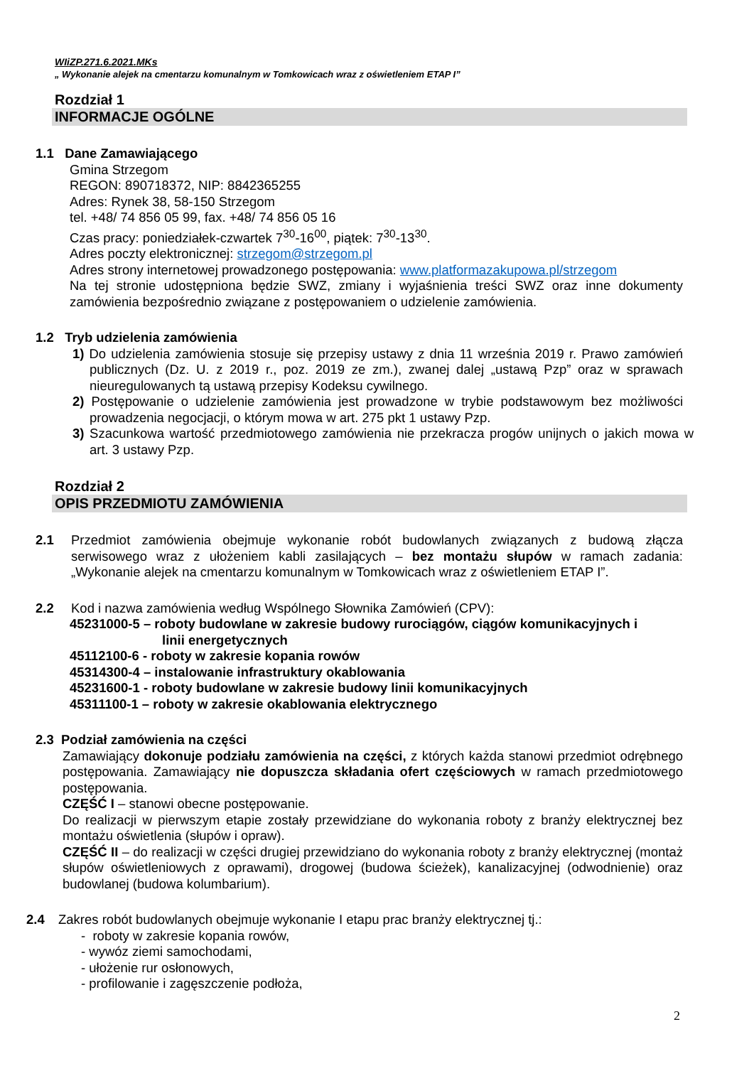WIiZP.271.6.2021.MKs
„ Wykonanie alejek na cmentarzu komunalnym w Tomkowicach wraz z oświetleniem ETAP I”
Rozdział 1
INFORMACJE OGÓLNE
1.1 Dane Zamawiającego
Gmina Strzegom
REGON: 890718372, NIP: 8842365255
Adres: Rynek 38, 58-150 Strzegom
tel. +48/ 74 856 05 99, fax. +48/ 74 856 05 16
Czas pracy: poniedziałek-czwartek 7<sup>30</sup>-16<sup>00</sup>, piątek: 7<sup>30</sup>-13<sup>30</sup>.
Adres poczty elektronicznej: strzegom@strzegom.pl
Adres strony internetowej prowadzonego postępowania: www.platformazakupowa.pl/strzegom
Na tej stronie udostępniona będzie SWZ, zmiany i wyjaśnienia treści SWZ oraz inne dokumenty zamówienia bezpośrednio związane z postępowaniem o udzielenie zamówienia.
1.2 Tryb udzielenia zamówienia
1) Do udzielenia zamówienia stosuje się przepisy ustawy z dnia 11 września 2019 r. Prawo zamówień publicznych (Dz. U. z 2019 r., poz. 2019 ze zm.), zwanej dalej „ustawą Pzp” oraz w sprawach nieuregulowanych tą ustawą przepisy Kodeksu cywilnego.
2) Postępowanie o udzielenie zamówienia jest prowadzone w trybie podstawowym bez możliwości prowadzenia negocjacji, o którym mowa w art. 275 pkt 1 ustawy Pzp.
3) Szacunkowa wartość przedmiotowego zamówienia nie przekracza progów unijnych o jakich mowa w art. 3 ustawy Pzp.
Rozdział 2
OPIS PRZEDMIOTU ZAMÓWIENIA
2.1 Przedmiot zamówienia obejmuje wykonanie robót budowlanych związanych z budową złącza serwisowego wraz z ułożeniem kabli zasilających – bez montażu słupów w ramach zadania: „Wykonanie alejek na cmentarzu komunalnym w Tomkowicach wraz z oświetleniem ETAP I”.
2.2 Kod i nazwa zamówienia według Wspólnego Słownika Zamówień (CPV):
45231000-5 – roboty budowlane w zakresie budowy rurociągów, ciągów komunikacyjnych i
linii energetycznych
45112100-6 - roboty w zakresie kopania rowów
45314300-4 – instalowanie infrastruktury okablowania
45231600-1 - roboty budowlane w zakresie budowy linii komunikacyjnych
45311100-1 – roboty w zakresie okablowania elektrycznego
2.3 Podział zamówienia na części
Zamawiający dokonuje podziału zamówienia na części, z których każda stanowi przedmiot odrębnego postępowania. Zamawiający nie dopuszcza składania ofert częściowych w ramach przedmiotowego postępowania.
CZĘŚĆ I – stanowi obecne postępowanie.
Do realizacji w pierwszym etapie zostały przewidziane do wykonania roboty z branży elektrycznej bez montażu oświetlenia (słupów i opraw).
CZĘŚĆ II – do realizacji w części drugiej przewidziano do wykonania roboty z branży elektrycznej (montaż słupów oświetleniowych z oprawami), drogowej (budowa ścieżek), kanalizacyjnej (odwodnienie) oraz budowlanej (budowa kolumbarium).
2.4 Zakres robót budowlanych obejmuje wykonanie I etapu prac branży elektrycznej tj.:
- roboty w zakresie kopania rowów,
- wywóz ziemi samochodami,
- ułożenie rur osłonowych,
- profilowanie i zagęszczenie podłoża,
2